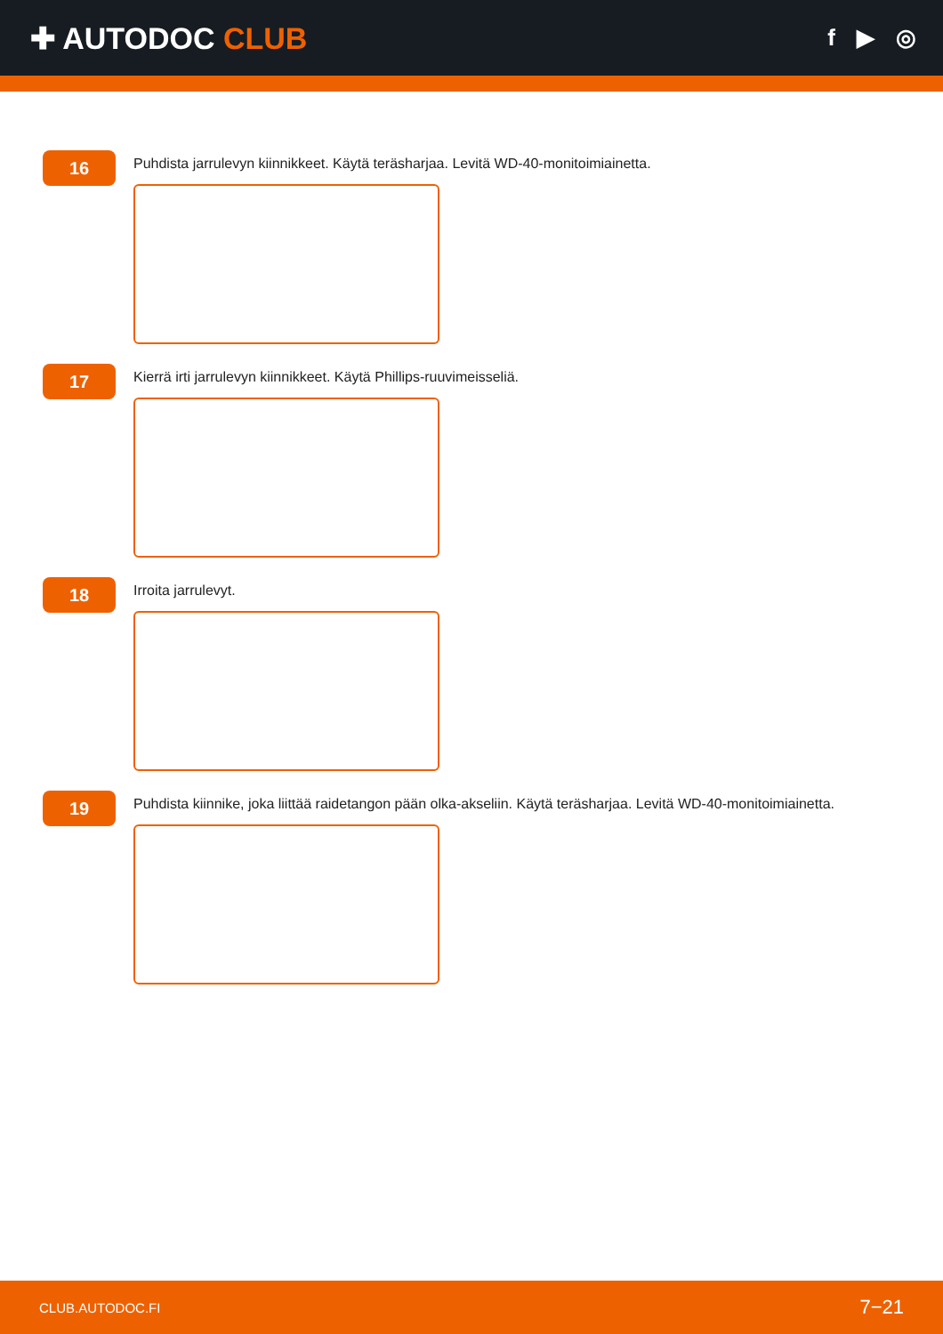✚ AUTODOC CLUB
f ▶ ◎
16
Puhdista jarrulevyn kiinnikkeet. Käytä teräsharjaa. Levitä WD-40-monitoimiainetta.
17
Kierrä irti jarrulevyn kiinnikkeet. Käytä Phillips-ruuvimeisseliä.
18
Irroita jarrulevyt.
19
Puhdista kiinnike, joka liittää raidetangon pään olka-akseliin. Käytä teräsharjaa. Levitä WD-40-monitoimiainetta.
CLUB.AUTODOC.FI 7−21